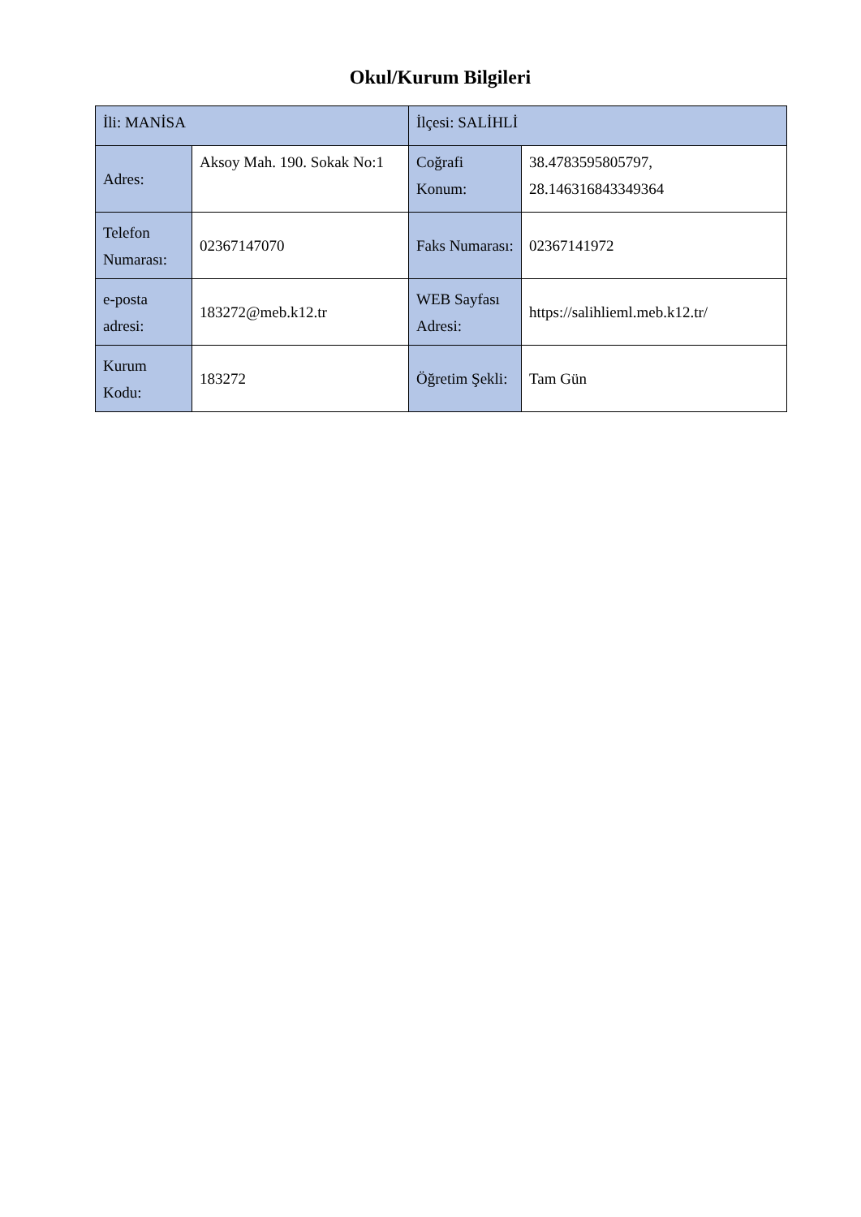Okul/Kurum Bilgileri
| İli: MANİSA | | İlçesi: SALİHLİ | |
| Adres: | Aksoy Mah. 190. Sokak No:1 | Coğrafi Konum: | 38.4783595805797, 28.146316843349364 |
| Telefon Numarası: | 02367147070 | Faks Numarası: | 02367141972 |
| e-posta adresi: | 183272@meb.k12.tr | WEB Sayfası Adresi: | https://salihlieml.meb.k12.tr/ |
| Kurum Kodu: | 183272 | Öğretim Şekli: | Tam Gün |